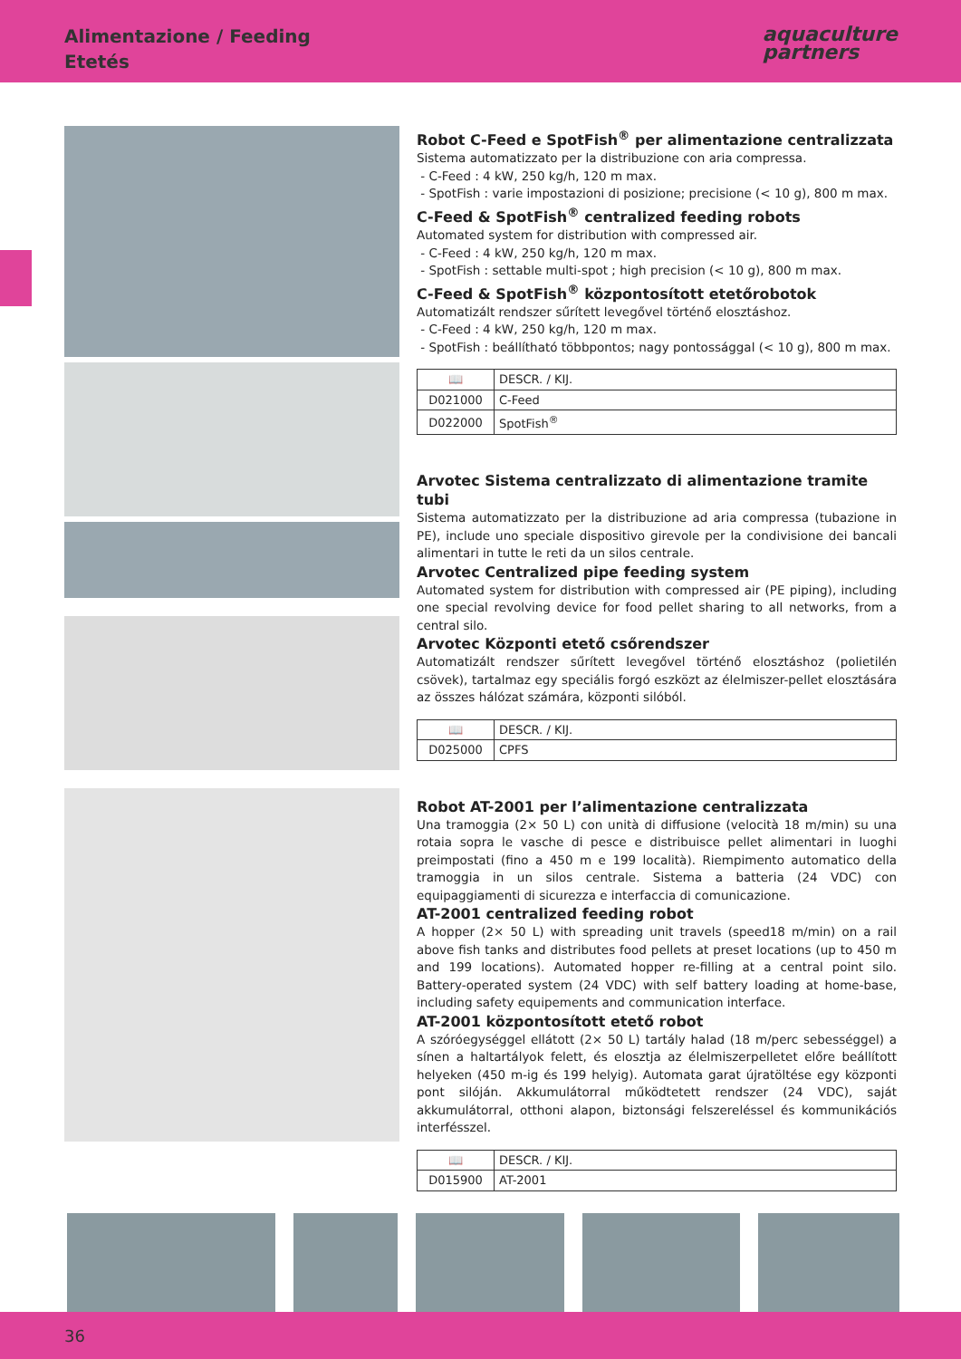Alimentazione / Feeding
Etetés
aquaculture
partners
Robot C-Feed e SpotFish<sup>®</sup> per alimentazione centralizzata
Sistema automatizzato per la distribuzione con aria compressa.
- C-Feed : 4 kW, 250 kg/h, 120 m max.
- SpotFish : varie impostazioni di posizione; precisione (< 10 g), 800 m max.
C-Feed & SpotFish<sup>®</sup> centralized feeding robots
Automated system for distribution with compressed air.
- C-Feed : 4 kW, 250 kg/h, 120 m max.
- SpotFish : settable multi-spot ; high precision (< 10 g), 800 m max.
C-Feed & SpotFish<sup>®</sup> központosított etetőrobotok
Automatizált rendszer sűrített levegővel történő elosztáshoz.
- C-Feed : 4 kW, 250 kg/h, 120 m max.
- SpotFish : beállítható többpontos; nagy pontossággal (< 10 g), 800 m max.
| 📖 | DESCR. / KIJ. |
| --- | --- |
| D021000 | C-Feed |
| D022000 | SpotFish<sup>®</sup> |
Arvotec Sistema centralizzato di alimentazione tramite tubi
Sistema automatizzato per la distribuzione ad aria compressa (tubazione in PE), include uno speciale dispositivo girevole per la condivisione dei bancali alimentari in tutte le reti da un silos centrale.
Arvotec Centralized pipe feeding system
Automated system for distribution with compressed air (PE piping), including one special revolving device for food pellet sharing to all networks, from a central silo.
Arvotec Központi etető csőrendszer
Automatizált rendszer sűrített levegővel történő elosztáshoz (polietilén csövek), tartalmaz egy speciális forgó eszközt az élelmiszer-pellet elosztására az összes hálózat számára, központi silóból.
| 📖 | DESCR. / KIJ. |
| --- | --- |
| D025000 | CPFS |
Robot AT-2001 per l’alimentazione centralizzata
Una tramoggia (2× 50 L) con unità di diffusione (velocità 18 m/min) su una rotaia sopra le vasche di pesce e distribuisce pellet alimentari in luoghi preimpostati (fino a 450 m e 199 località). Riempimento automatico della tramoggia in un silos centrale. Sistema a batteria (24 VDC) con equipaggiamenti di sicurezza e interfaccia di comunicazione.
AT-2001 centralized feeding robot
A hopper (2× 50 L) with spreading unit travels (speed18 m/min) on a rail above fish tanks and distributes food pellets at preset locations (up to 450 m and 199 locations). Automated hopper re-filling at a central point silo. Battery-operated system (24 VDC) with self battery loading at home-base, including safety equipements and communication interface.
AT-2001 központosított etető robot
A szóróegységgel ellátott (2× 50 L) tartály halad (18 m/perc sebességgel) a sínen a haltartályok felett, és elosztja az élelmiszerpelletet előre beállított helyeken (450 m-ig és 199 helyig). Automata garat újratöltése egy központi pont silóján. Akkumulátorral működtetett rendszer (24 VDC), saját akkumulátorral, otthoni alapon, biztonsági felszereléssel és kommunikációs interfésszel.
| 📖 | DESCR. / KIJ. |
| --- | --- |
| D015900 | AT-2001 |
36